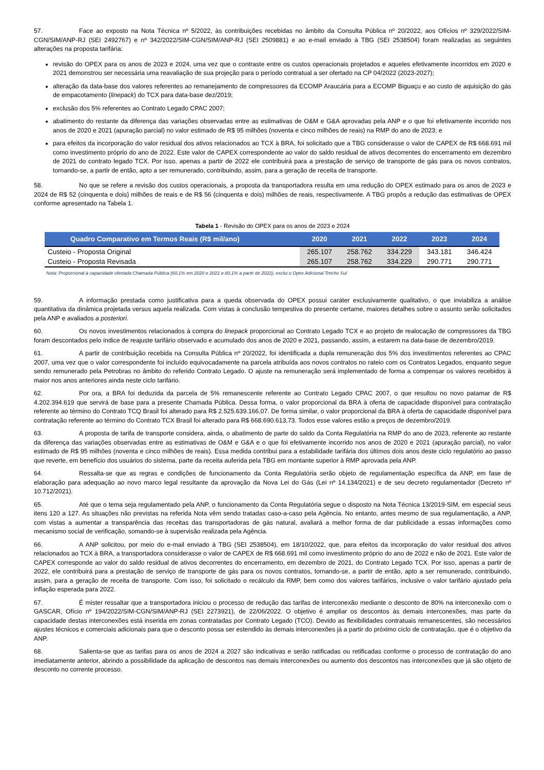57. Face ao exposto na Nota Técnica nº 5/2022, às contribuições recebidas no âmbito da Consulta Pública nº 20/2022, aos Ofícios nº 329/2022/SIM-CGN/SIM/ANP-RJ (SEI 2492767) e nº 342/2022/SIM-CGN/SIM/ANP-RJ (SEI 2509881) e ao e-mail enviado à TBG (SEI 2538504) foram realizadas as seguintes alterações na proposta tarifária:
revisão do OPEX para os anos de 2023 e 2024, uma vez que o contraste entre os custos operacionais projetados e aqueles efetivamente incorridos em 2020 e 2021 demonstrou ser necessária uma reavaliação de sua projeção para o período contratual a ser ofertado na CP 04/2022 (2023-2027);
alteração da data-base dos valores referentes ao remanejamento de compressores da ECOMP Araucária para a ECOMP Biguaçu e ao custo de aquisição do gás de empacotamento (linepack) do TCX para data-base dez/2019;
exclusão dos 5% referentes ao Contrato Legado CPAC 2007;
abatimento do restante da diferença das variações observadas entre as estimativas de O&M e G&A aprovadas pela ANP e o que foi efetivamente incorrido nos anos de 2020 e 2021 (apuração parcial) no valor estimado de R$ 95 milhões (noventa e cinco milhões de reais) na RMP do ano de 2023; e
para efeitos da incorporação do valor residual dos ativos relacionados ao TCX à BRA, foi solicitado que a TBG considerasse o valor de CAPEX de R$ 668.691 mil como investimento próprio do ano de 2022. Este valor de CAPEX correspondente ao valor do saldo residual de ativos decorrentes do encerramento em dezembro de 2021 do contrato legado TCX. Por isso, apenas a partir de 2022 ele contribuirá para a prestação de serviço de transporte de gás para os novos contratos, tornando-se, a partir de então, apto a ser remunerado, contribuindo, assim, para a geração de receita de transporte.
58. No que se refere a revisão dos custos operacionais, a proposta da transportadora resulta em uma redução do OPEX estimado para os anos de 2023 e 2024 de R$ 52 (cinquenta e dois) milhões de reais e de R$ 56 (cinquenta e dois) milhões de reais, respectivamente. A TBG propôs a redução das estimativas de OPEX conforme apresentado na Tabela 1.
Tabela 1 - Revisão do OPEX para os anos de 2023 e 2024
| Quadro Comparativo em Termos Reais (R$ mil/ano) | 2020 | 2021 | 2022 | 2023 | 2024 |
| --- | --- | --- | --- | --- | --- |
| Custeio - Proposta Original | 265.107 | 258.762 | 334.229 | 343.181 | 346.424 |
| Custeio - Proposta Revisada | 265.107 | 258.762 | 334.229 | 290.771 | 290.771 |
Nota: Proporcional à capacidade ofertada Chamada Pública (60,1% em 2020 e 2021 e 80,1% a partir de 2022), exclui o Opex Adicional Trecho Sul
59. A informação prestada como justificativa para a queda observada do OPEX possui caráter exclusivamente qualitativo, o que inviabiliza a análise quantitativa da dinâmica projetada versus aquela realizada. Com vistas à conclusão tempestiva do presente certame, maiores detalhes sobre o assunto serão solicitados pela ANP e avaliados a posteriori.
60. Os novos investimentos relacionados à compra do linepack proporcional ao Contrato Legado TCX e ao projeto de realocação de compressores da TBG foram descontados pelo índice de reajuste tarifário observado e acumulado dos anos de 2020 e 2021, passando, assim, a estarem na data-base de dezembro/2019.
61. A partir de contribuição recebida na Consulta Pública nº 20/2022, foi identificada a dupla remuneração dos 5% dos investimentos referentes ao CPAC 2007, uma vez que o valor correspondente foi incluído equivocadamente na parcela atribuída aos novos contratos no rateio com os Contratos Legados, enquanto segue sendo remunerado pela Petrobras no âmbito do referido Contrato Legado. O ajuste na remuneração será implementado de forma a compensar os valores recebidos à maior nos anos anteriores ainda neste ciclo tarifário.
62. Por ora, a BRA foi deduzida da parcela de 5% remanescente referente ao Contrato Legado CPAC 2007, o que resultou no novo patamar de R$ 4.202.394.619 que servirá de base para a presente Chamada Pública. Dessa forma, o valor proporcional da BRA à oferta de capacidade disponível para contratação referente ao término do Contrato TCQ Brasil foi alterado para R$ 2.525.639.166,07. De forma similar, o valor proporcional da BRA à oferta de capacidade disponível para contratação referente ao término do Contrato TCX Brasil foi alterado para R$ 668.690.613,73. Todos esse valores estão a preços de dezembro/2019.
63. A proposta de tarifa de transporte considera, ainda, o abatimento de parte do saldo da Conta Regulatória na RMP do ano de 2023, referente ao restante da diferença das variações observadas entre as estimativas de O&M e G&A e o que foi efetivamente incorrido nos anos de 2020 e 2021 (apuração parcial), no valor estimado de R$ 95 milhões (noventa e cinco milhões de reais). Essa medida contribui para a estabilidade tarifária dos últimos dois anos deste ciclo regulatório ao passo que reverte, em benefício dos usuários do sistema, parte da receita auferida pela TBG em montante superior à RMP aprovada pela ANP.
64. Ressalta-se que as regras e condições de funcionamento da Conta Regulatória serão objeto de regulamentação específica da ANP, em fase de elaboração para adequação ao novo marco legal resultante da aprovação da Nova Lei do Gás (Lei nº 14.134/2021) e de seu decreto regulamentador (Decreto nº 10.712/2021).
65. Até que o tema seja regulamentado pela ANP, o funcionamento da Conta Regulatória segue o disposto na Nota Técnica 13/2019-SIM, em especial seus itens 120 a 127. As situações não previstas na referida Nota vêm sendo tratadas caso-a-caso pela Agência. No entanto, antes mesmo de sua regulamentação, a ANP, com vistas a aumentar a transparência das receitas das transportadoras de gás natural, avaliará a melhor forma de dar publicidade a essas informações como mecanismo social de verificação, somando-se à supervisão realizada pela Agência.
66. A ANP solicitou, por meio do e-mail enviado à TBG (SEI 2538504), em 18/10/2022, que, para efeitos da incorporação do valor residual dos ativos relacionados ao TCX à BRA, a transportadora considerasse o valor de CAPEX de R$ 668.691 mil como investimento próprio do ano de 2022 e não de 2021. Este valor de CAPEX corresponde ao valor do saldo residual de ativos decorrentes do encerramento, em dezembro de 2021, do Contrato Legado TCX. Por isso, apenas a partir de 2022, ele contribuirá para a prestação de serviço de transporte de gás para os novos contratos, tornando-se, a partir de então, apto a ser remunerado, contribuindo, assim, para a geração de receita de transporte. Com isso, foi solicitado o recálculo da RMP, bem como dos valores tarifários, inclusive o valor tarifário ajustado pela inflação esperada para 2022.
67. É mister ressaltar que a transportadora iniciou o processo de redução das tarifas de interconexão mediante o desconto de 80% na interconexão com o GASCAR, Ofício nº 194/2022/SIM-CGN/SIM/ANP-RJ (SEI 2273921), de 22/06/2022. O objetivo é ampliar os descontos às demais interconexões, mas parte da capacidade destas interconexões está inserida em zonas contratadas por Contrato Legado (TCO). Devido as flexibilidades contratuais remanescentes, são necessários ajustes técnicos e comerciais adicionais para que o desconto possa ser estendido às demais interconexões já a partir do próximo ciclo de contratação, que é o objetivo da ANP.
68. Salienta-se que as tarifas para os anos de 2024 a 2027 são indicativas e serão ratificadas ou retificadas conforme o processo de contratação do ano imediatamente anterior, abrindo a possibilidade da aplicação de descontos nas demais interconexões ou aumento dos descontos nas interconexões que já são objeto de desconto no corrente processo.